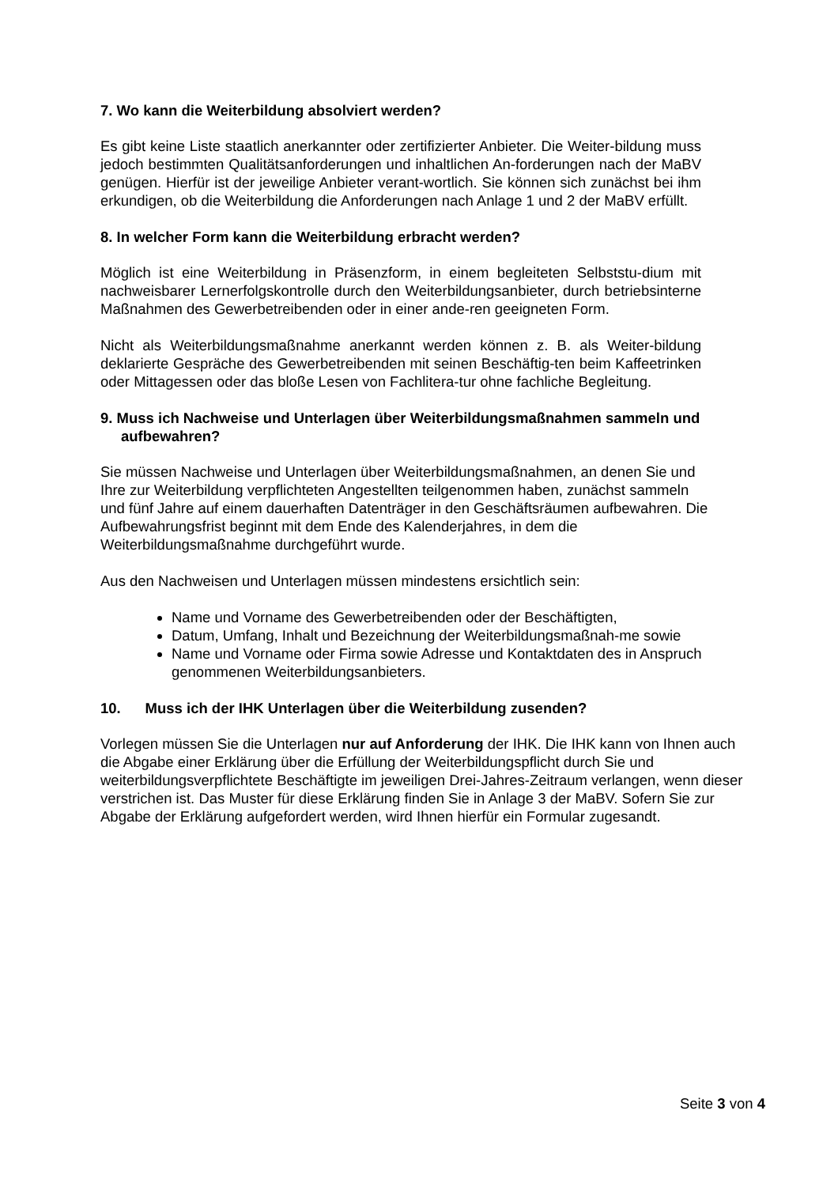7. Wo kann die Weiterbildung absolviert werden?
Es gibt keine Liste staatlich anerkannter oder zertifizierter Anbieter. Die Weiter-bildung muss jedoch bestimmten Qualitätsanforderungen und inhaltlichen An-forderungen nach der MaBV genügen. Hierfür ist der jeweilige Anbieter verant-wortlich. Sie können sich zunächst bei ihm erkundigen, ob die Weiterbildung die Anforderungen nach Anlage 1 und 2 der MaBV erfüllt.
8. In welcher Form kann die Weiterbildung erbracht werden?
Möglich ist eine Weiterbildung in Präsenzform, in einem begleiteten Selbststu-dium mit nachweisbarer Lernerfolgskontrolle durch den Weiterbildungsanbieter, durch betriebsinterne Maßnahmen des Gewerbetreibenden oder in einer ande-ren geeigneten Form.
Nicht als Weiterbildungsmaßnahme anerkannt werden können z. B. als Weiter-bildung deklarierte Gespräche des Gewerbetreibenden mit seinen Beschäftig-ten beim Kaffeetrinken oder Mittagessen oder das bloße Lesen von Fachlitera-tur ohne fachliche Begleitung.
9. Muss ich Nachweise und Unterlagen über Weiterbildungsmaßnahmen sammeln und aufbewahren?
Sie müssen Nachweise und Unterlagen über Weiterbildungsmaßnahmen, an denen Sie und Ihre zur Weiterbildung verpflichteten Angestellten teilgenommen haben, zunächst sammeln und fünf Jahre auf einem dauerhaften Datenträger in den Geschäftsräumen aufbewahren. Die Aufbewahrungsfrist beginnt mit dem Ende des Kalenderjahres, in dem die Weiterbildungsmaßnahme durchgeführt wurde.
Aus den Nachweisen und Unterlagen müssen mindestens ersichtlich sein:
Name und Vorname des Gewerbetreibenden oder der Beschäftigten,
Datum, Umfang, Inhalt und Bezeichnung der Weiterbildungsmaßnah-me sowie
Name und Vorname oder Firma sowie Adresse und Kontaktdaten des in Anspruch genommenen Weiterbildungsanbieters.
10. Muss ich der IHK Unterlagen über die Weiterbildung zusenden?
Vorlegen müssen Sie die Unterlagen nur auf Anforderung der IHK. Die IHK kann von Ihnen auch die Abgabe einer Erklärung über die Erfüllung der Weiterbildungspflicht durch Sie und weiterbildungsverpflichtete Beschäftigte im jeweiligen Drei-Jahres-Zeitraum verlangen, wenn dieser verstrichen ist. Das Muster für diese Erklärung finden Sie in Anlage 3 der MaBV. Sofern Sie zur Abgabe der Erklärung aufgefordert werden, wird Ihnen hierfür ein Formular zugesandt.
Seite 3 von 4